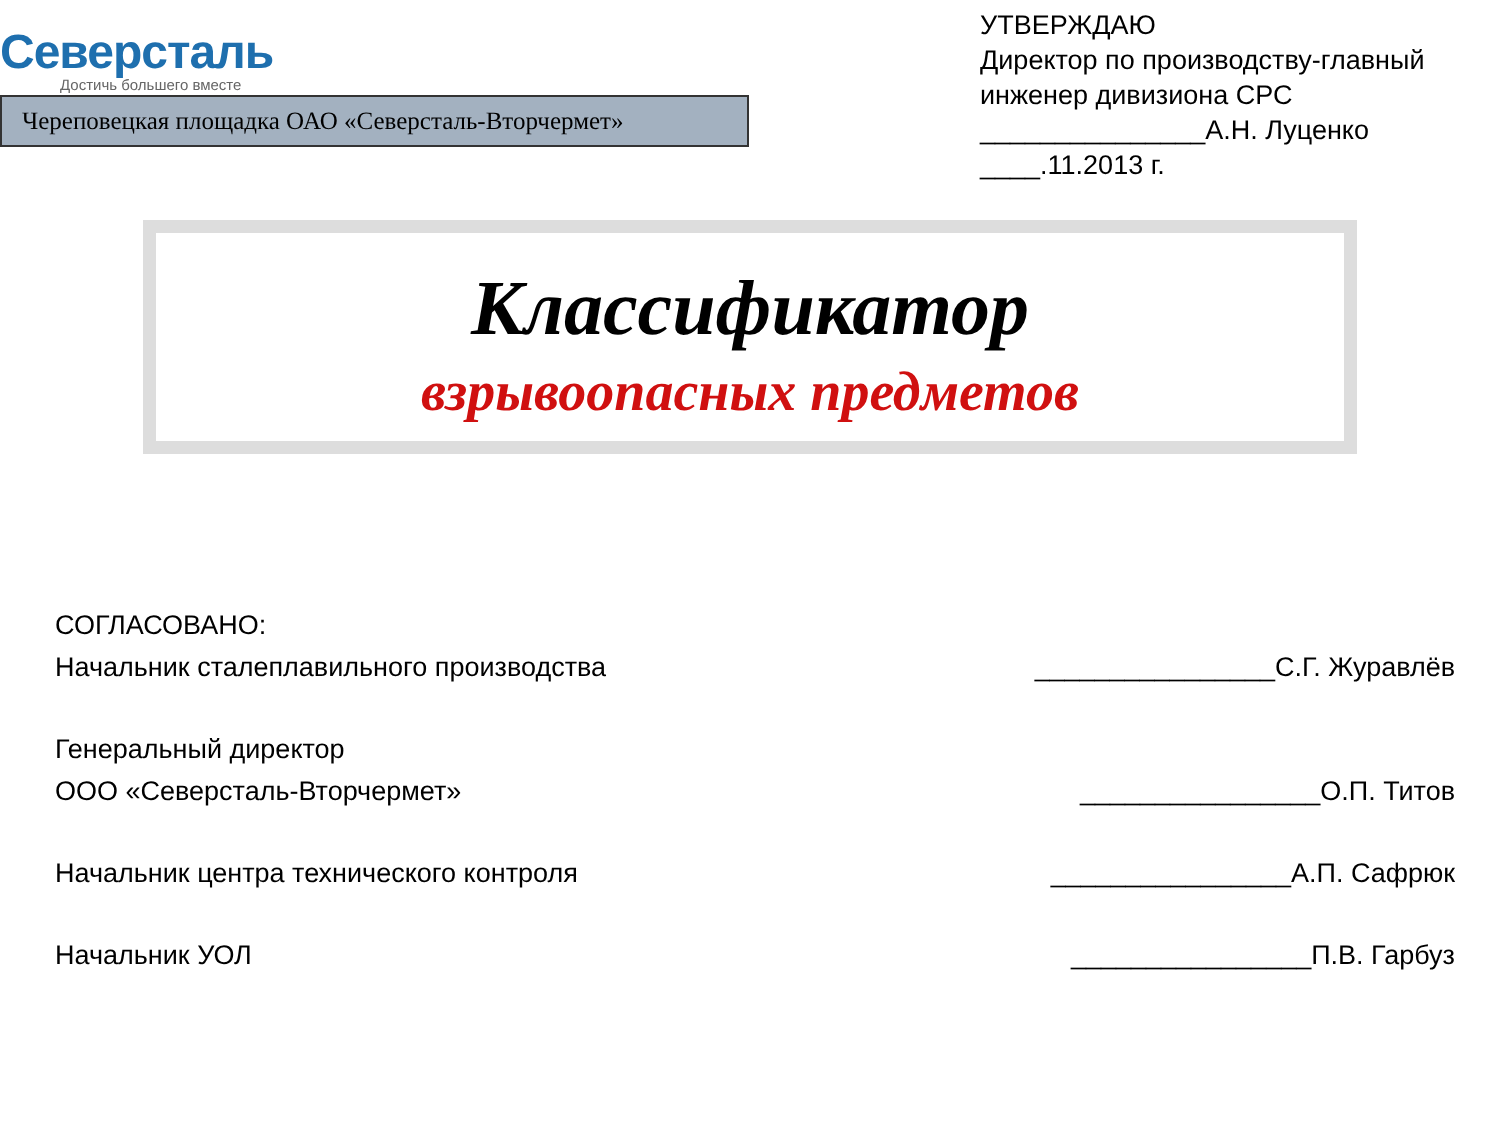Северсталь
Достичь большего вместе
Череповецкая площадка ОАО «Северсталь-Вторчермет»
УТВЕРЖДАЮ
Директор по производству-главный инженер дивизиона СРС
_______________А.Н. Луценко
____.11.2013 г.
Классификатор
взрывоопасных предметов
СОГЛАСОВАНО:
Начальник сталеплавильного производства ________________С.Г. Журавлёв
Генеральный директор
ООО «Северсталь-Вторчермет»
________________О.П. Титов
Начальник центра технического контроля ________________А.П. Сафрюк
Начальник УОЛ ________________П.В. Гарбуз